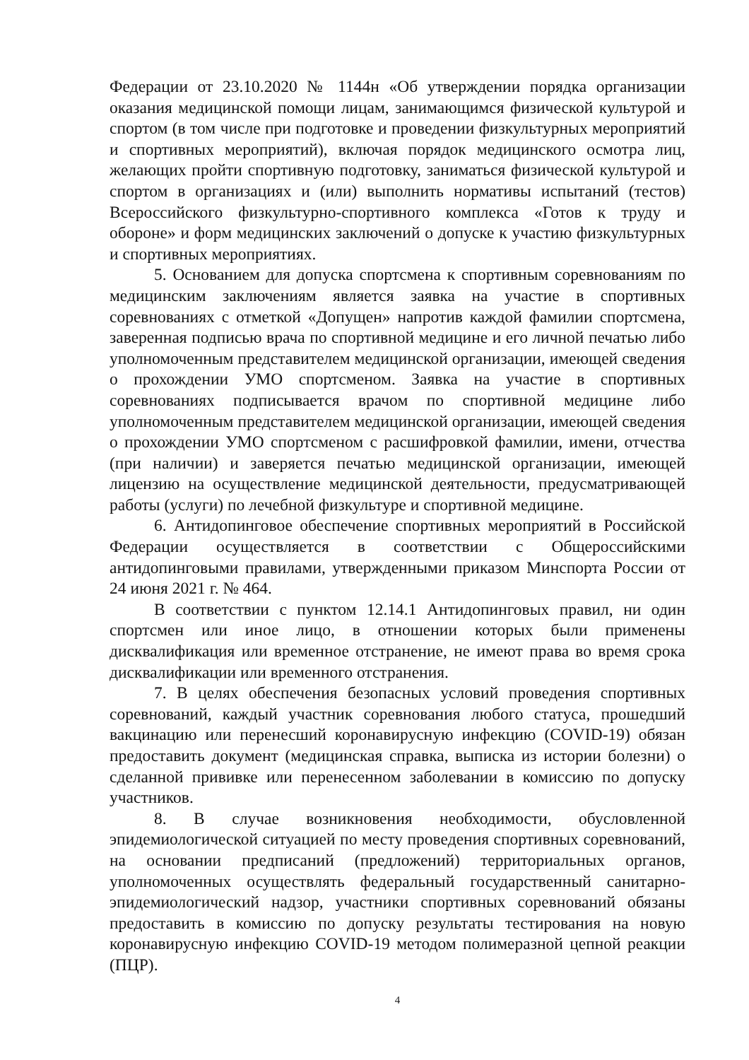Федерации от 23.10.2020 № 1144н «Об утверждении порядка организации оказания медицинской помощи лицам, занимающимся физической культурой и спортом (в том числе при подготовке и проведении физкультурных мероприятий и спортивных мероприятий), включая порядок медицинского осмотра лиц, желающих пройти спортивную подготовку, заниматься физической культурой и спортом в организациях и (или) выполнить нормативы испытаний (тестов) Всероссийского физкультурно-спортивного комплекса «Готов к труду и обороне» и форм медицинских заключений о допуске к участию физкультурных и спортивных мероприятиях.
5. Основанием для допуска спортсмена к спортивным соревнованиям по медицинским заключениям является заявка на участие в спортивных соревнованиях с отметкой «Допущен» напротив каждой фамилии спортсмена, заверенная подписью врача по спортивной медицине и его личной печатью либо уполномоченным представителем медицинской организации, имеющей сведения о прохождении УМО спортсменом. Заявка на участие в спортивных соревнованиях подписывается врачом по спортивной медицине либо уполномоченным представителем медицинской организации, имеющей сведения о прохождении УМО спортсменом с расшифровкой фамилии, имени, отчества (при наличии) и заверяется печатью медицинской организации, имеющей лицензию на осуществление медицинской деятельности, предусматривающей работы (услуги) по лечебной физкультуре и спортивной медицине.
6. Антидопинговое обеспечение спортивных мероприятий в Российской Федерации осуществляется в соответствии с Общероссийскими антидопинговыми правилами, утвержденными приказом Минспорта России от 24 июня 2021 г. № 464.
В соответствии с пунктом 12.14.1 Антидопинговых правил, ни один спортсмен или иное лицо, в отношении которых были применены дисквалификация или временное отстранение, не имеют права во время срока дисквалификации или временного отстранения.
7. В целях обеспечения безопасных условий проведения спортивных соревнований, каждый участник соревнования любого статуса, прошедший вакцинацию или перенесший коронавирусную инфекцию (COVID-19) обязан предоставить документ (медицинская справка, выписка из истории болезни) о сделанной прививке или перенесенном заболевании в комиссию по допуску участников.
8. В случае возникновения необходимости, обусловленной эпидемиологической ситуацией по месту проведения спортивных соревнований, на основании предписаний (предложений) территориальных органов, уполномоченных осуществлять федеральный государственный санитарно-эпидемиологический надзор, участники спортивных соревнований обязаны предоставить в комиссию по допуску результаты тестирования на новую коронавирусную инфекцию COVID-19 методом полимеразной цепной реакции (ПЦР).
4